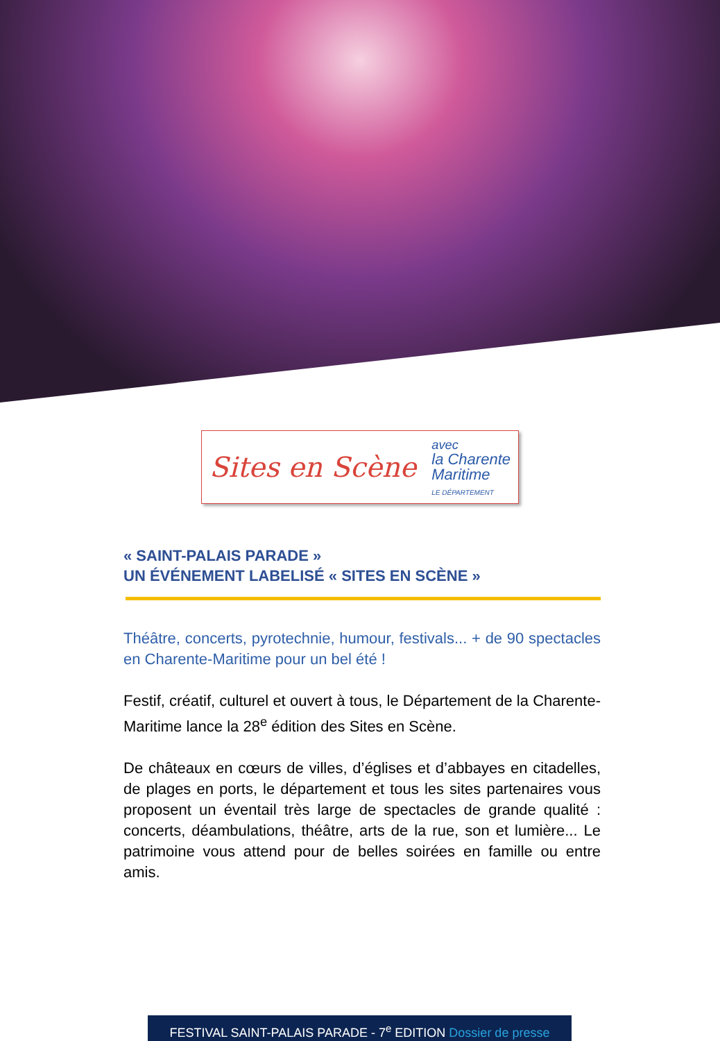Sites en Scène
avec
la Charente
Maritime
LE DÉPARTEMENT
« SAINT-PALAIS PARADE »
UN ÉVÉNEMENT LABELISÉ « SITES EN SCÈNE »
Théâtre, concerts, pyrotechnie, humour, festivals... + de 90 spectacles en Charente-Maritime pour un bel été !
Festif, créatif, culturel et ouvert à tous, le Département de la Charente-Maritime lance la 28<sup>e</sup> édition des Sites en Scène.
De châteaux en cœurs de villes, d’églises et d’abbayes en citadelles, de plages en ports, le département et tous les sites partenaires vous proposent un éventail très large de spectacles de grande qualité : concerts, déambulations, théâtre, arts de la rue, son et lumière... Le patrimoine vous attend pour de belles soirées en famille ou entre amis.
FESTIVAL SAINT-PALAIS PARADE - 7<sup>e</sup> EDITION Dossier de presse